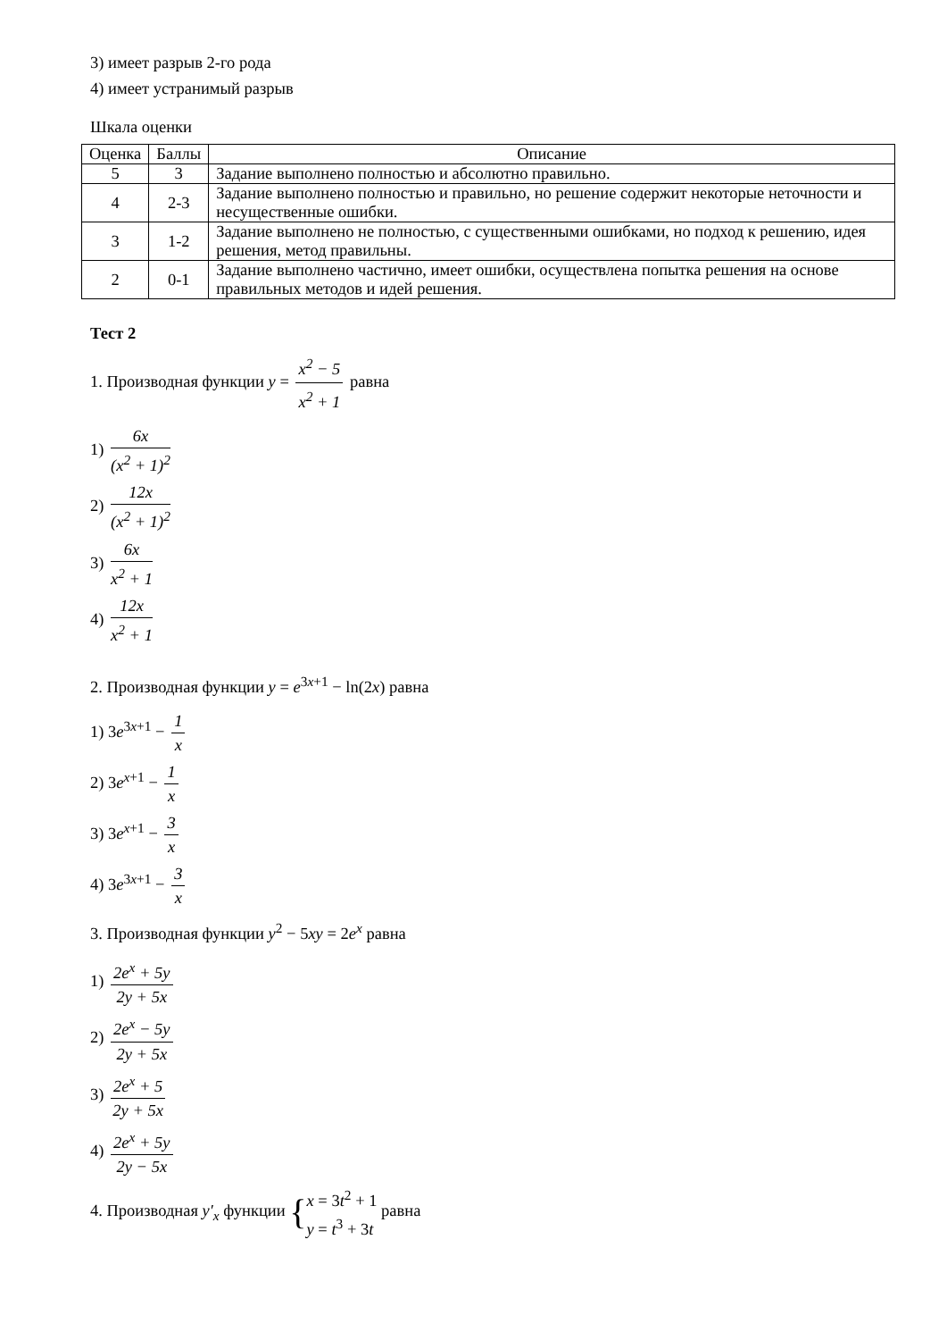3) имеет разрыв 2-го рода
4) имеет устранимый разрыв
Шкала оценки
| Оценка | Баллы | Описание |
| --- | --- | --- |
| 5 | 3 | Задание выполнено полностью и абсолютно правильно. |
| 4 | 2-3 | Задание выполнено полностью и правильно, но решение содержит некоторые неточности и несущественные ошибки. |
| 3 | 1-2 | Задание выполнено не полностью, с существенными ошибками, но подход к решению, идея решения, метод правильны. |
| 2 | 0-1 | Задание выполнено частично, имеет ошибки, осуществлена попытка решения на основе правильных методов и идей решения. |
Тест 2
1. Производная функции y = x<sup>2</sup> − 5 x<sup>2</sup> + 1 равна
1) 6x (x<sup>2</sup> + 1)<sup>2</sup>
2) 12x (x<sup>2</sup> + 1)<sup>2</sup>
3) 6x x<sup>2</sup> + 1
4) 12x x<sup>2</sup> + 1
2. Производная функции y = e<sup>3x+1</sup> − ln(2x) равна
1) 3e<sup>3x+1</sup> − 1 x
2) 3e<sup>x+1</sup> − 1 x
3) 3e<sup>x+1</sup> − 3 x
4) 3e<sup>3x+1</sup> − 3 x
3. Производная функции y<sup>2</sup> − 5xy = 2e<sup>x</sup> равна
1) 2e<sup>x</sup> + 5y 2y + 5x
2) 2e<sup>x</sup> − 5y 2y + 5x
3) 2e<sup>x</sup> + 5 2y + 5x
4) 2e<sup>x</sup> + 5y 2y − 5x
4. Производная y′<sub>x</sub> функции { x = 3t<sup>2</sup> + 1 y = t<sup>3</sup> + 3t равна